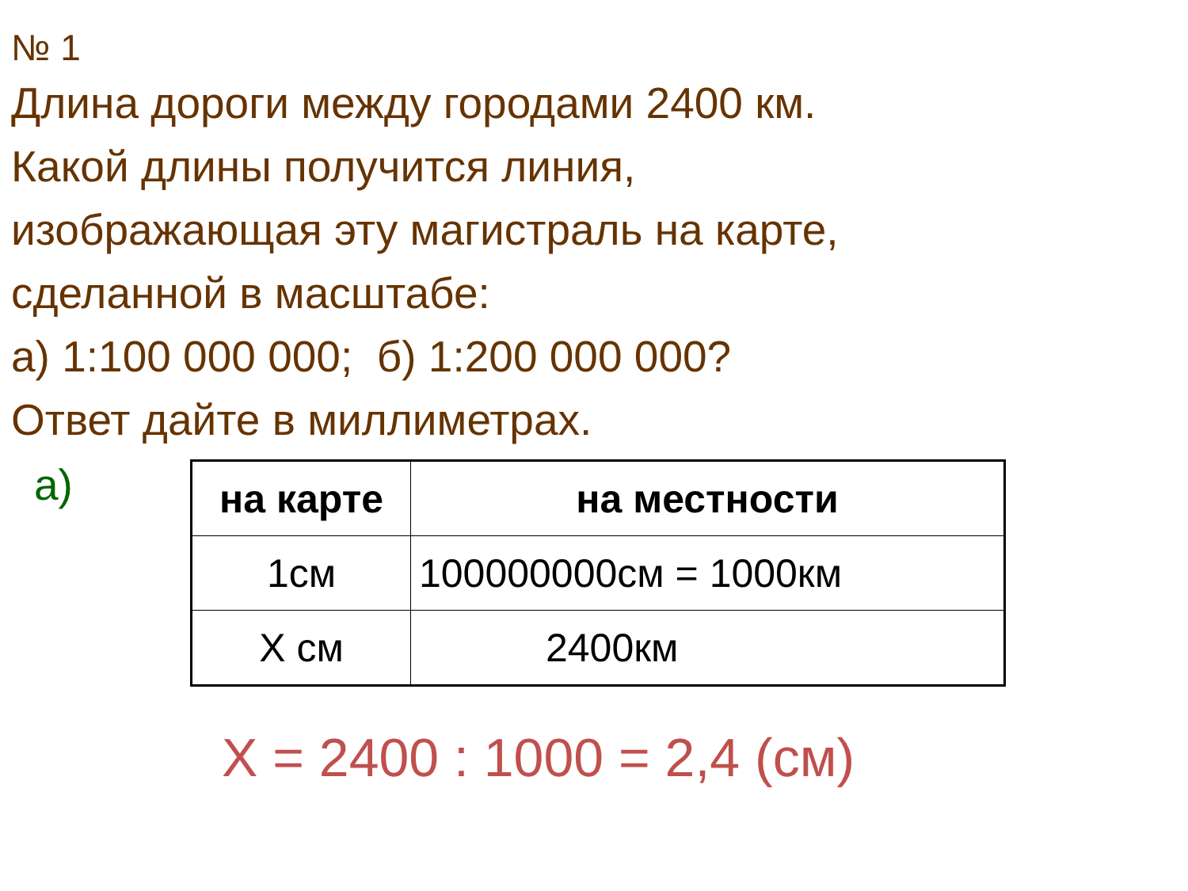№ 1
Длина дороги между городами 2400 км.
Какой длины получится линия,
изображающая эту магистраль на карте,
сделанной в масштабе:
а) 1:100 000 000; б) 1:200 000 000?
Ответ дайте в миллиметрах.
а)
| на карте | на местности |
| --- | --- |
| 1см | 100000000см = 1000км |
| Х см | 2400км |
Х = 2400 : 1000 = 2,4 (см)